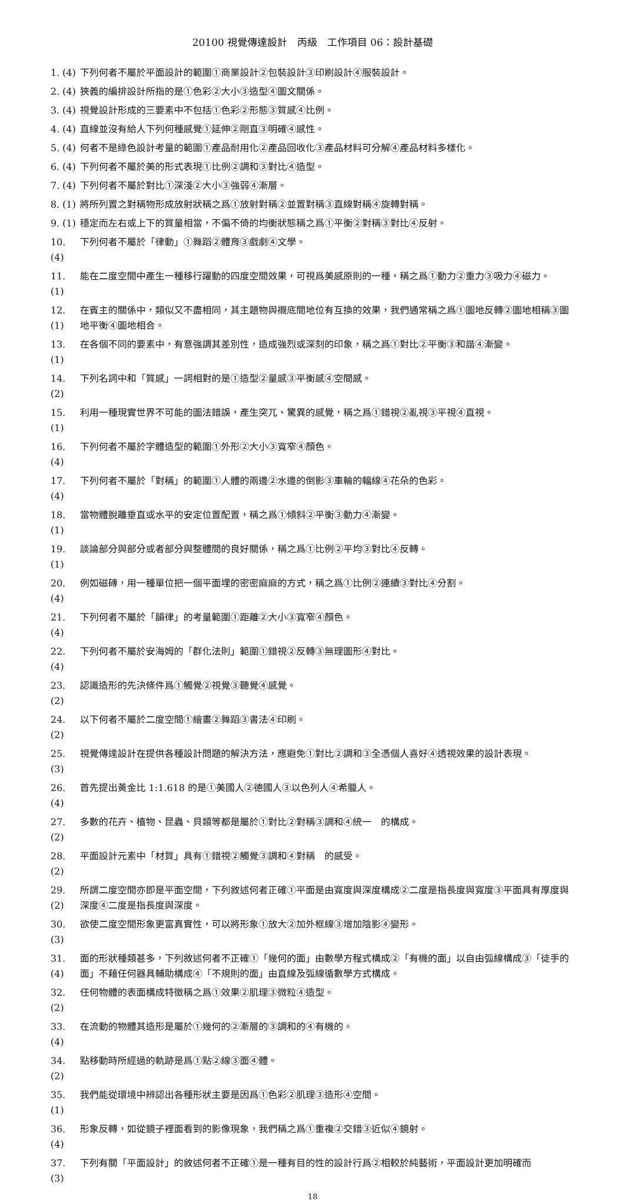20100 視覺傳達設計　丙級　工作項目 06：設計基礎
1. (4) 下列何者不屬於平面設計的範圍①商業設計②包裝設計③印刷設計④服裝設計。
2. (4) 狹義的編排設計所指的是①色彩②大小③造型④圖文關係。
3. (4) 視覺設計形成的三要素中不包括①色彩②形態③質感④比例。
4. (4) 直線並沒有給人下列何種感覺①延伸②剛直③明確④感性。
5. (4) 何者不是綠色設計考量的範圍①產品耐用化②產品回收化③產品材料可分解④產品材料多樣化。
6. (4) 下列何者不屬於美的形式表現①比例②調和③對比④造型。
7. (4) 下列何者不屬於對比①深淺②大小③強弱④漸層。
8. (1) 將所列置之對稱物形成放射狀稱之爲①放射對稱②並置對稱③直線對稱④旋轉對稱。
9. (1) 穩定而左右或上下的質量相當，不偏不倚的均衡狀態稱之爲①平衡②對稱③對比④反射。
10. (4) 下列何者不屬於「律動」①舞蹈②體育③戲劇④文學。
11. (1) 能在二度空間中產生一種移行躍動的四度空間效果，可視爲美感原則的一種，稱之爲①動力②重力③吸力④磁力。
12. (1) 在賓主的關係中，類似又不盡相同，其主題物與襯底間地位有互換的效果，我們通常稱之爲①圖地反轉②圖地相稱③圖地平衡④圖地相合。
13. (1) 在各個不同的要素中，有意強調其差別性，造成強烈或深刻的印象，稱之爲①對比②平衡③和諧④漸變。
14. (2) 下列名詞中和「質感」一詞相對的是①造型②量感③平衡感④空間感。
15. (1) 利用一種現實世界不可能的圖法錯誤，產生突兀、驚異的感覺，稱之爲①錯視②亂視③平視④直視。
16. (4) 下列何者不屬於字體造型的範圍①外形②大小③寬窄④顏色。
17. (4) 下列何者不屬於「對稱」的範圍①人體的兩邊②水邊的倒影③車輪的輻線④花朵的色彩。
18. (1) 當物體脫離垂直或水平的安定位置配置，稱之爲①傾斜②平衡③動力④漸變。
19. (1) 談論部分與部分或者部分與整體間的良好關係，稱之爲①比例②平均③對比④反轉。
20. (4) 例如磁磚，用一種單位把一個平面埋的密密麻麻的方式，稱之爲①比例②連續③對比④分割。
21. (4) 下列何者不屬於「韻律」的考量範圍①距離②大小③寬窄④顏色。
22. (4) 下列何者不屬於安海姆的「群化法則」範圍①錯視②反轉③無理圖形④對比。
23. (2) 認識造形的先決條件爲①觸覺②視覺③聽覺④感覺。
24. (2) 以下何者不屬於二度空間①繪畫②舞蹈③書法④印刷。
25. (3) 視覺傳達設計在提供各種設計問題的解決方法，應避免①對比②調和③全憑個人喜好④透視效果的設計表現。
26. (4) 首先提出黃金比 1:1.618 的是①美國人②德國人③以色列人④希臘人。
27. (2) 多數的花卉、植物、昆蟲、貝類等都是屬於①對比②對稱③調和④統一　的構成。
28. (2) 平面設計元素中「材質」具有①錯視②觸覺③調和④對稱　的感受。
29. (2) 所謂二度空間亦即是平面空間，下列敘述何者正確①平面是由寬度與深度構成②二度是指長度與寬度③平面具有厚度與深度④二度是指長度與深度。
30. (3) 欲使二度空間形象更富真實性，可以將形象①放大②加外框線③增加陰影④變形。
31. (4) 面的形狀種類甚多，下列敘述何者不正確①「幾何的面」由數學方程式構成②「有機的面」以自由弧線構成③「徒手的面」不藉任何器具輔助構成④「不規則的面」由直線及弧線循數學方式構成。
32. (2) 任何物體的表面構成特徵稱之爲①效果②肌理③微粒④造型。
33. (4) 在流動的物體其造形是屬於①幾何的②漸層的③調和的④有機的。
34. (2) 點移動時所經過的軌跡是爲①點②線③面④體。
35. (1) 我們能從環境中辨認出各種形狀主要是因爲①色彩②肌理③造形④空間。
36. (4) 形象反轉，如從鏡子裡面看到的影像現象，我們稱之爲①重複②交錯③近似④鏡射。
37. (3) 下列有關「平面設計」的敘述何者不正確①是一種有目的性的設計行爲②相較於純藝術，平面設計更加明確而
18